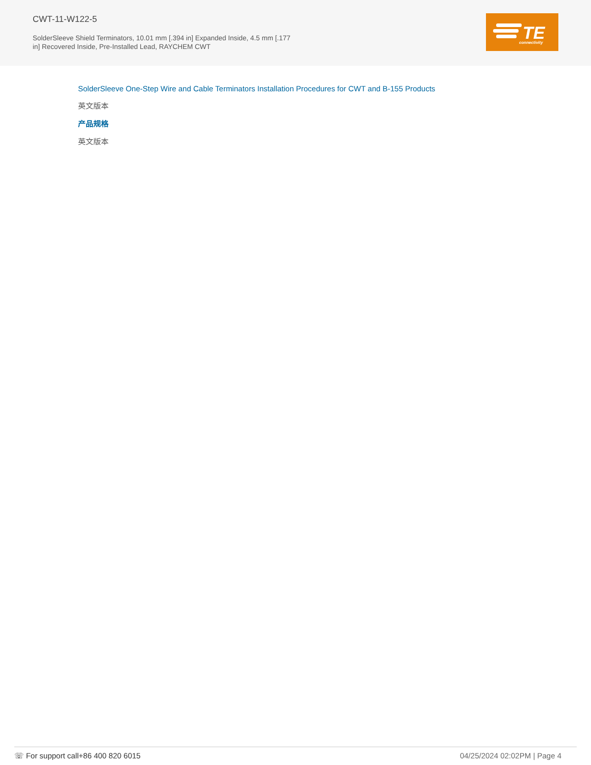CWT-11-W122-5
SolderSleeve Shield Terminators, 10.01 mm [.394 in] Expanded Inside, 4.5 mm [.177 in] Recovered Inside, Pre-Installed Lead, RAYCHEM CWT
TE
connectivity
SolderSleeve One-Step Wire and Cable Terminators Installation Procedures for CWT and B-155 Products
英文版本
产品规格
英文版本
☏ For support call+86 400 820 6015 04/25/2024 02:02PM | Page 4